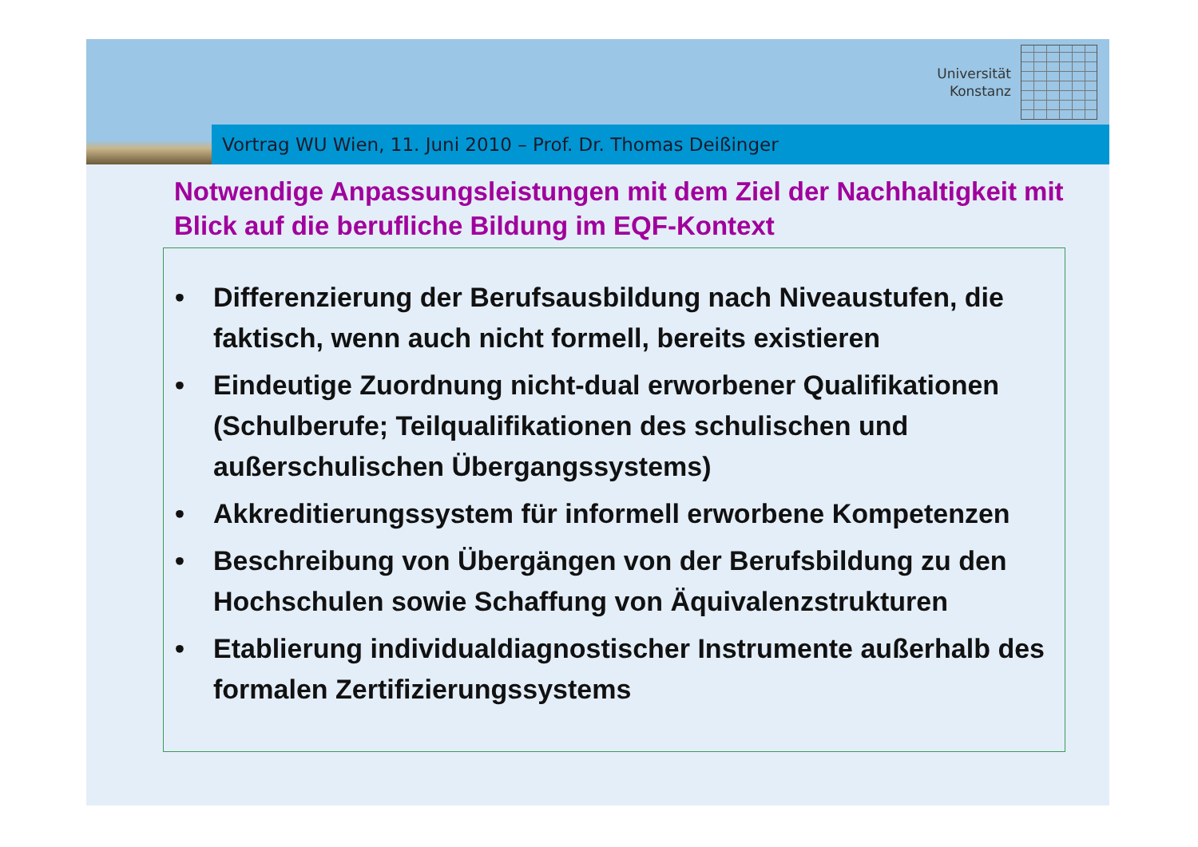Universität
Konstanz
Vortrag WU Wien, 11. Juni 2010 – Prof. Dr. Thomas Deißinger
Notwendige Anpassungsleistungen mit dem Ziel der Nachhaltigkeit mit Blick auf die berufliche Bildung im EQF-Kontext
• Differenzierung der Berufsausbildung nach Niveaustufen, die faktisch, wenn auch nicht formell, bereits existieren
• Eindeutige Zuordnung nicht-dual erworbener Qualifikationen (Schulberufe; Teilqualifikationen des schulischen und außerschulischen Übergangssystems)
• Akkreditierungssystem für informell erworbene Kompetenzen
• Beschreibung von Übergängen von der Berufsbildung zu den Hochschulen sowie Schaffung von Äquivalenzstrukturen
• Etablierung individualdiagnostischer Instrumente außerhalb des formalen Zertifizierungssystems